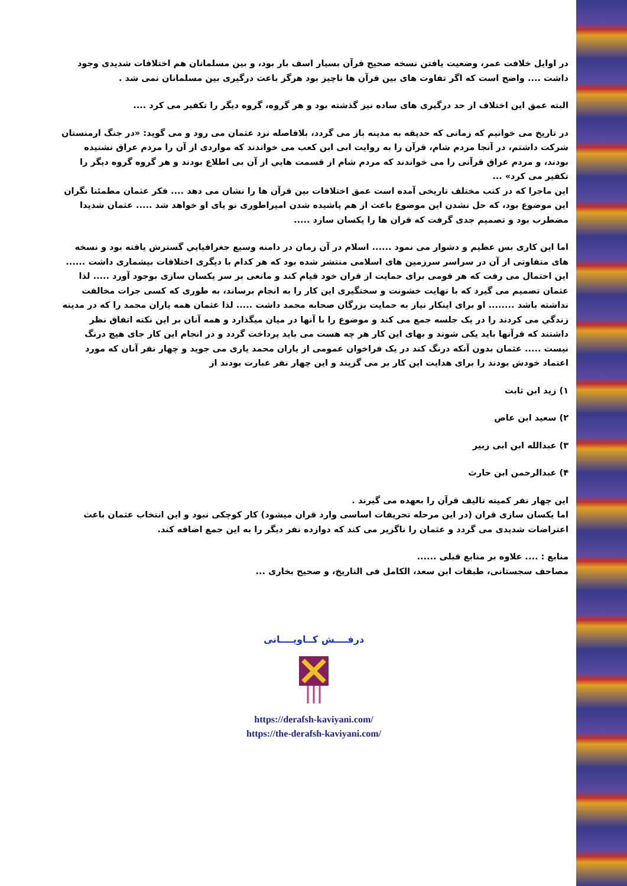در اوایل خلافت عمر، وضعیت یافتن نسخه صحیح قرآن بسیار اسف بار بود، و بین مسلمانان هم اختلافات شدیدی وجود داشت .... واضح است که اگر تفاوت های بین قرآن ها ناچیز بود هرگز باعث درگیری بین مسلمانان نمی شد .
البته عمق این اختلاف از حد درگیری های ساده نیز گذشته بود و هر گروه، گروه دیگر را تکفیر می کرد ....
در تاریخ می خوانیم که زمانی که حدیقه به مدینه باز می گردد، بلافاصله نزد عثمان می رود و می گوید: «در جنگ ارمنستان شرکت داشتم، در آنجا مردم شام، قرآن را به روایت ابی ابن کعب می خواندند که مواردی از آن را مردم عراق نشنیده بودند، و مردم عراق قرآنی را می خواندند که مردم شام از قسمت هايي از آن بی اطلاع بودند و هر گروه گروه دیگر را تکفیر می کرد» ...
این ماجرا که در کتب مختلف تاریخی آمده است عمق اختلافات بین قرآن ها را نشان می دهد .... فکر عثمان مطمئنا نگران این موضوع بود، که حل نشدن این موضوع باعث از هم پاشیده شدن امپراطوری نو پای او خواهد شد ..... عثمان شدیدا مضطرب بود و تصمیم جدی گرفت که قران ها را یکسان سازد .....
اما این کاری بس عظیم و دشوار می نمود ...... اسلام در آن زمان در دامنه وسیع جغرافيايي گسترش یافته بود و نسخه های متفاوتی از آن در سراسر سرزمین های اسلامی منتشر شده بود که هر کدام با دیگری اختلافات بیشماری داشت ...... این احتمال می رفت که هر قومی برای حمایت از قران خود قیام کند و مانعی بر سر یکسان سازی بوجود آورد ..... لذا عثمان تصمیم می گیرد که با نهایت خشونت و سختگیری این کار را به انجام برساند، به طوری که کسی جرات مخالفت نداشته باشد ........ او برای اینکار نیاز به حمایت بزرگان صحابه محمد داشت ..... لذا عثمان همه یاران محمد را که در مدینه زندگي می کردند را در یک جلسه جمع می کند و موضوع را با آنها در میان میگذارد و همه آنان بر این نکته اتفاق نظر داشتند که قرآنها باید یکی شوند و بهای این کار هر چه هست می باید پرداخت گردد و در انجام این کار جای هیچ درنگ نیست ..... عثمان بدون آنکه درنگ کند در یک فراخوان عمومی از یاران محمد یاری می جوید و چهار نفر آنان که مورد اعتماد خودش بودند را برای هدایت این کار بر می گزیند و این چهار نفر عبارت بودند از
۱) زید ابن ثابت
۲) سعید ابن عاص
۳) عبدالله ابن ابی زبیر
۴) عبدالرحمن ابن حارث
این چهار نفر کمیته تالیف قرآن را بعهده می گیرند .
اما یکسان سازی قران (در این مرحله تحریفات اساسی وارد قران میشود) کار کوچکی نبود و این انتخاب عثمان باعث اعتراضات شدیدی می گردد و عثمان را ناگزیر می کند که دوازده نفر دیگر را به این جمع اضافه کند.
منابع : .... علاوه بر منابع قبلی ......
مصاحف سجستانی، طبقات ابن سعد، الکامل فی التاریخ، و صحیح بخاری ...
درفــــش کــاویــــانی
https://derafsh-kaviyani.com/
https://the-derafsh-kaviyani.com/